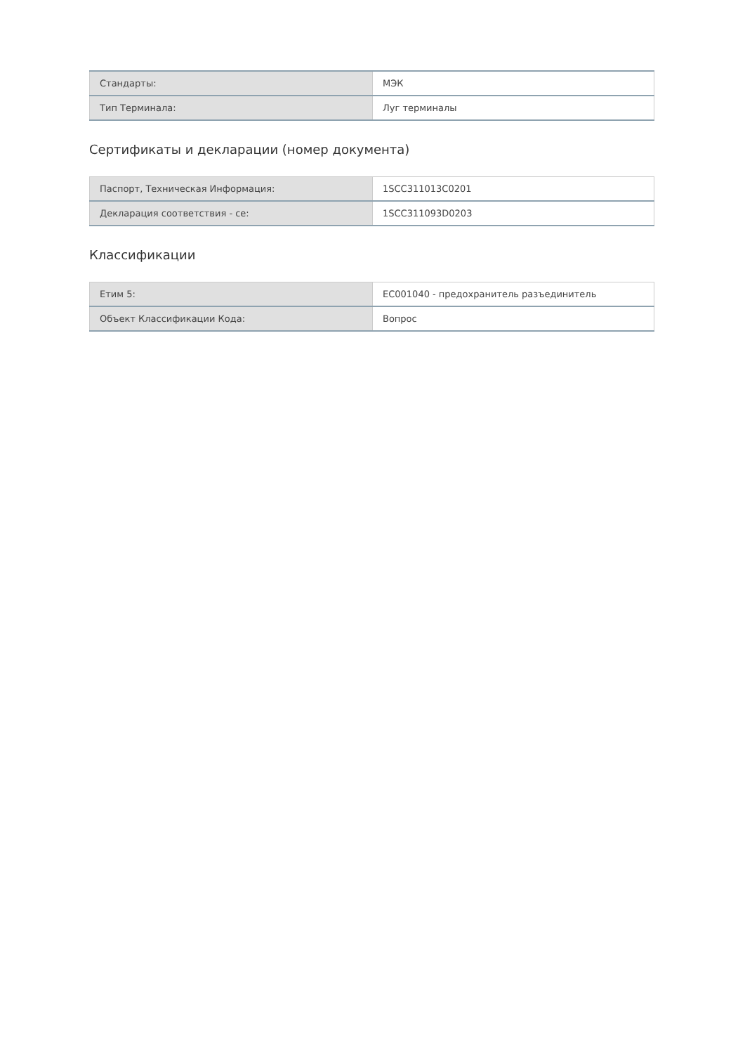| Стандарты: | МЭК |
| Тип Терминала: | Луг терминалы |
Сертификаты и декларации (номер документа)
| Паспорт, Техническая Информация: | 1SCC311013C0201 |
| Декларация соответствия - се: | 1SCC311093D0203 |
Классификации
| Етим 5: | EC001040 - предохранитель разъединитель |
| Объект Классификации Кода: | Вопрос |